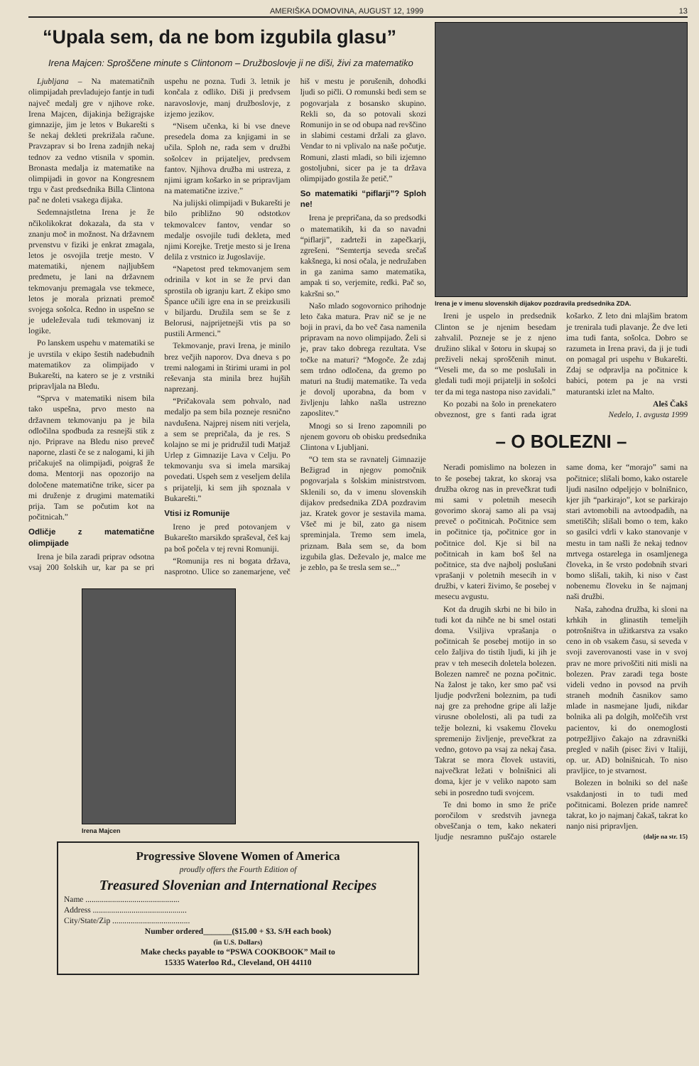AMERIŠKA DOMOVINA, AUGUST 12, 1999 13
“Upala sem, da ne bom izgubila glasu”
Irena Majcen: Sproščene minute s Clintonom – Družboslovje ji ne diši, živi za matematiko
Ljubljana – Na matematičnih olimpijadah prevladujejo fantje in tudi največ medalj gre v njihove roke. Irena Majcen, dijakinja bežigrajske gimnazije, jim je letos v Bukarešti s še nekaj dekleti prekrižala račune. Pravzaprav si bo Irena zadnjih nekaj tednov za vedno vtisnila v spomin. Bronasta medalja iz matematike na olimpijadi in govor na Kongresnem trgu v čast predsednika Billa Clintona pač ne doleti vsakega dijaka.
Sedemnajstletna Irena je že nčikolikokrat dokazala, da sta v znanju moč in možnost. Na državnem prvenstvu v fiziki je enkrat zmagala, letos je osvojila tretje mesto. V matematiki, njenem najljubšem predmetu, je lani na državnem tekmovanju premagala vse tekmece, letos je morala priznati premoč svojega sošolca. Redno in uspešno se je udeleževala tudi tekmovanj iz logike.
Po lanskem uspehu v matematiki se je uvrstila v ekipo šestih nadebudnih matematikov za olimpijado v Bukarešti, na katero se je z vrstniki pripravljala na Bledu.
“Sprva v matematiki nisem bila tako uspešna, prvo mesto na državnem tekmovanju pa je bila odločilna spodbuda za resnejši stik z njo. Priprave na Bledu niso preveč naporne, zlasti če se z nalogami, ki jih pričakuješ na olimpijadi, poigraš že doma. Mentorji nas opozorijo na določene matematične trike, sicer pa mi druženje z drugimi matematiki prija. Tam se počutim kot na počitnicah.”
Odličje z matematične olimpijade
Irena je bila zaradi priprav odsotna vsaj 200 šolskih ur, kar pa se pri uspehu ne pozna. Tudi 3. letnik je končala z odliko. Diši ji predvsem naravoslovje, manj družboslovje, z izjemo jezikov.
“Nisem učenka, ki bi vse dneve presedela doma za knjigami in se učila. Sploh ne, rada sem v družbi sošolcev in prijateljev, predvsem fantov. Njihova družba mi ustreza, z njimi igram košarko in se pripravljam na matematične izzive.”
Na julijski olimpijadi v Bukarešti je bilo približno 90 odstotkov tekmovalcev fantov, vendar so medalje osvojile tudi dekleta, med njimi Korejke. Tretje mesto si je Irena delila z vrstnico iz Jugoslavije.
“Napetost pred tekmovanjem sem odrinila v kot in se že prvi dan sprostila ob igranju kart. Z ekipo smo Špance učili igre ena in se preizkusili v biljardu. Družila sem se še z Belorusi, najprijetnejši vtis pa so pustili Armenci.”
Tekmovanje, pravi Irena, je minilo brez večjih naporov. Dva dneva s po tremi nalogami in štirimi urami in pol reševanja sta minila brez hujših naprezanj.
“Pričakovala sem pohvalo, nad medaljo pa sem bila pozneje resnično navdušena. Najprej nisem niti verjela, a sem se prepričala, da je res. S kolajno se mi je pridružil tudi Matjaž Urlep z Gimnazije Lava v Celju. Po tekmovanju sva si imela marsikaj povedati. Uspeh sem z veseljem delila s prijatelji, ki sem jih spoznala v Bukarešti.”
Vtisi iz Romunije
Ireno je pred potovanjem v Bukarešto marsikdo spraševal, češ kaj pa boš počela v tej revni Romuniji.
“Romunija res ni bogata država, nasprotno. Ulice so zanemarjene, več hiš v mestu je porušenih, dohodki ljudi so pičli. O romunski bedi sem se pogovarjala z bosansko skupino. Rekli so, da so potovali skozi Romunijo in se od obupa nad revščino in slabimi cestami držali za glavo. Vendar to ni vplivalo na naše počutje. Romuni, zlasti mladi, so bili izjemno gostoljubni, sicer pa je ta država olimpijado gostila že petič.”
So matematiki “piflarji”? Sploh ne!
Irena je prepričana, da so predsodki o matematikih, ki da so navadni “piflarji”, zadrteži in zapečkarji, zgrešeni. “Semtertja seveda srečaš kakšnega, ki nosi očala, je nedružaben in ga zanima samo matematika, ampak ti so, verjemite, redki. Pač so, kakršni so.”
Našo mlado sogovornico prihodnje leto čaka matura. Prav nič se je ne boji in pravi, da bo več časa namenila pripravam na novo olimpijado. Želi si je, prav tako dobrega rezultata. Vse točke na maturi? “Mogoče. Že zdaj sem trdno odločena, da gremo po maturi na študij matematike. Ta veda je dovolj uporabna, da bom v življenju lahko našla ustrezno zaposlitev.”
Mnogi so si Ireno zapomnili po njenem govoru ob obisku predsednika Clintona v Ljubljani.
“O tem sta se ravnatelj Gimnazije Bežigrad in njegov pomočnik pogovarjala s šolskim ministrstvom. Sklenili so, da v imenu slovenskih dijakov predsednika ZDA pozdravim jaz. Kratek govor je sestavila mama. Všeč mi je bil, zato ga nisem spreminjala. Tremo sem imela, priznam. Bala sem se, da bom izgubila glas. Deževalo je, malce me je zeblo, pa še tresla sem se...”
Irena Majcen
Progressive Slovene Women of America
proudly offers the Fourth Edition of
Treasured Slovenian and International Recipes
Name ..............................................
Address ..............................................
City/State/Zip ......................................
Number ordered_______($15.00 + $3. S/H each book)
(in U.S. Dollars)
Make checks payable to “PSWA COOKBOOK” Mail to
15335 Waterloo Rd., Cleveland, OH 44110
Irena je v imenu slovenskih dijakov pozdravila predsednika ZDA.
Ireni je uspelo in predsednik Clinton se je njenim besedam zahvalil. Pozneje se je z njeno družino slikal v šotoru in skupaj so preživeli nekaj sproščenih minut. “Veseli me, da so me poslušali in gledali tudi moji prijatelji in sošolci ter da mi tega nastopa niso zavidali.”
Ko pozabi na šolo in prenekatero obveznost, gre s fanti rada igrat košarko. Z leto dni mlajšim bratom je trenirala tudi plavanje. Že dve leti ima tudi fanta, sošolca. Dobro se razumeta in Irena pravi, da ji je tudi on pomagal pri uspehu v Bukarešti. Zdaj se odpravlja na počitnice k babici, potem pa je na vrsti maturantski izlet na Malto.
Aleš Čakš
Nedelo, 1. avgusta 1999
– O BOLEZNI –
Neradi pomislimo na bolezen in to še posebej takrat, ko skoraj vsa družba okrog nas in prevečkrat tudi mi sami v poletnih mesecih govorimo skoraj samo ali pa vsaj preveč o počitnicah. Počitnice sem in počitnice tja, počitnice gor in počitnice dol. Kje si bil na počitnicah in kam boš šel na počitnice, sta dve najbolj poslušani vprašanji v poletnih mesecih in v družbi, v kateri živimo, še posebej v mesecu avgustu.
Kot da drugih skrbi ne bi bilo in tudi kot da nihče ne bi smel ostati doma. Vsiljiva vprašanja o počitnicah še posebej motijo in so celo žaljiva do tistih ljudi, ki jih je prav v teh mesecih doletela bolezen. Bolezen namreč ne pozna počitnic. Na žalost je tako, ker smo pač vsi ljudje podvrženi boleznim, pa tudi naj gre za prehodne gripe ali lažje virusne obolelosti, ali pa tudi za težje bolezni, ki vsakemu človeku spremenijo življenje, prevečkrat za vedno, gotovo pa vsaj za nekaj časa. Takrat se mora človek ustaviti, največkrat ležati v bolnišnici ali doma, kjer je v veliko napoto sam sebi in posredno tudi svojcem.
Te dni bomo in smo že priče poročilom v sredstvih javnega obveščanja o tem, kako nekateri ljudje nesramno puščajo ostarele same doma, ker “morajo” sami na počitnice; slišali bomo, kako ostarele ljudi nasilno odpeljejo v bolnišnico, kjer jih “parkirajo”, kot se parkirajo stari avtomobili na avtoodpadih, na smetiščih; slišali bomo o tem, kako so gasilci vdrli v kako stanovanje v mestu in tam našli že nekaj tednov mrtvega ostarelega in osamljenega človeka, in še vrsto podobnih stvari bomo slišali, takih, ki niso v čast nobenemu človeku in še najmanj naši družbi.
Naša, zahodna družba, ki sloni na krhkih in glinastih temeljih potrošništva in užitkarstva za vsako ceno in ob vsakem času, si seveda v svoji zaverovanosti vase in v svoj prav ne more privoščiti niti misli na bolezen. Prav zaradi tega boste videli vedno in povsod na prvih straneh modnih časnikov samo mlade in nasmejane ljudi, nikdar bolnika ali pa dolgih, molčečih vrst pacientov, ki do onemoglosti potrpežljivo čakajo na zdravniški pregled v naših (pisec živi v Italiji, op. ur. AD) bolnišnicah. To niso pravljice, to je stvarnost.
Bolezen in bolniki so del naše vsakdanjosti in to tudi med počitnicami. Bolezen pride namreč takrat, ko jo najmanj čakaš, takrat ko nanjo nisi pripravljen.
(dalje na str. 15)